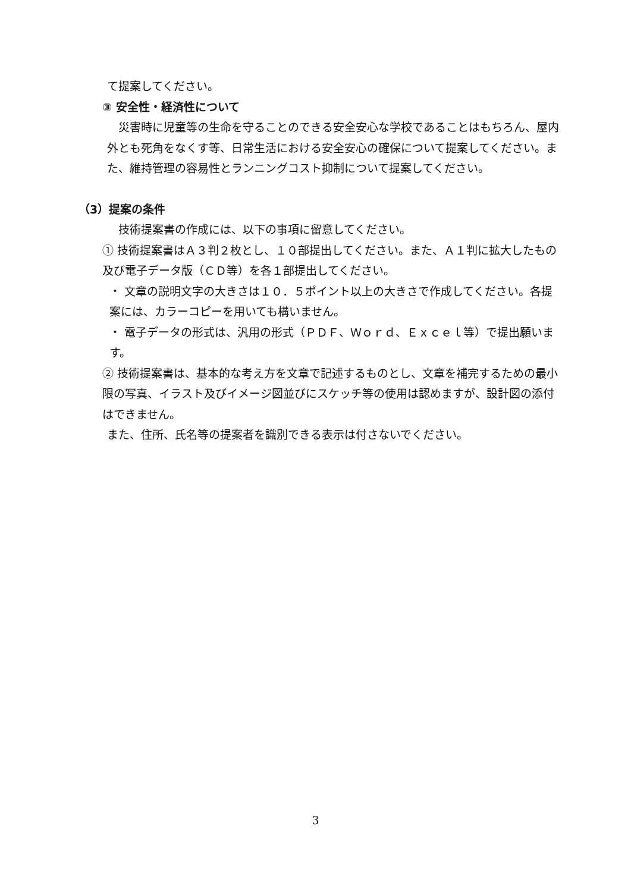て提案してください。
③ 安全性・経済性について
　災害時に児童等の生命を守ることのできる安全安心な学校であることはもちろん、屋内外とも死角をなくす等、日常生活における安全安心の確保について提案してください。また、維持管理の容易性とランニングコスト抑制について提案してください。
（3）提案の条件
　技術提案書の作成には、以下の事項に留意してください。
① 技術提案書はＡ３判２枚とし、１０部提出してください。また、Ａ１判に拡大したもの及び電子データ版（ＣＤ等）を各１部提出してください。
・ 文章の説明文字の大きさは１０．５ポイント以上の大きさで作成してください。各提案には、カラーコピーを用いても構いません。
・ 電子データの形式は、汎用の形式（ＰＤＦ、Ｗｏｒｄ、Ｅｘｃｅｌ等）で提出願います。
② 技術提案書は、基本的な考え方を文章で記述するものとし、文章を補完するための最小限の写真、イラスト及びイメージ図並びにスケッチ等の使用は認めますが、設計図の添付はできません。
また、住所、氏名等の提案者を識別できる表示は付さないでください。
3